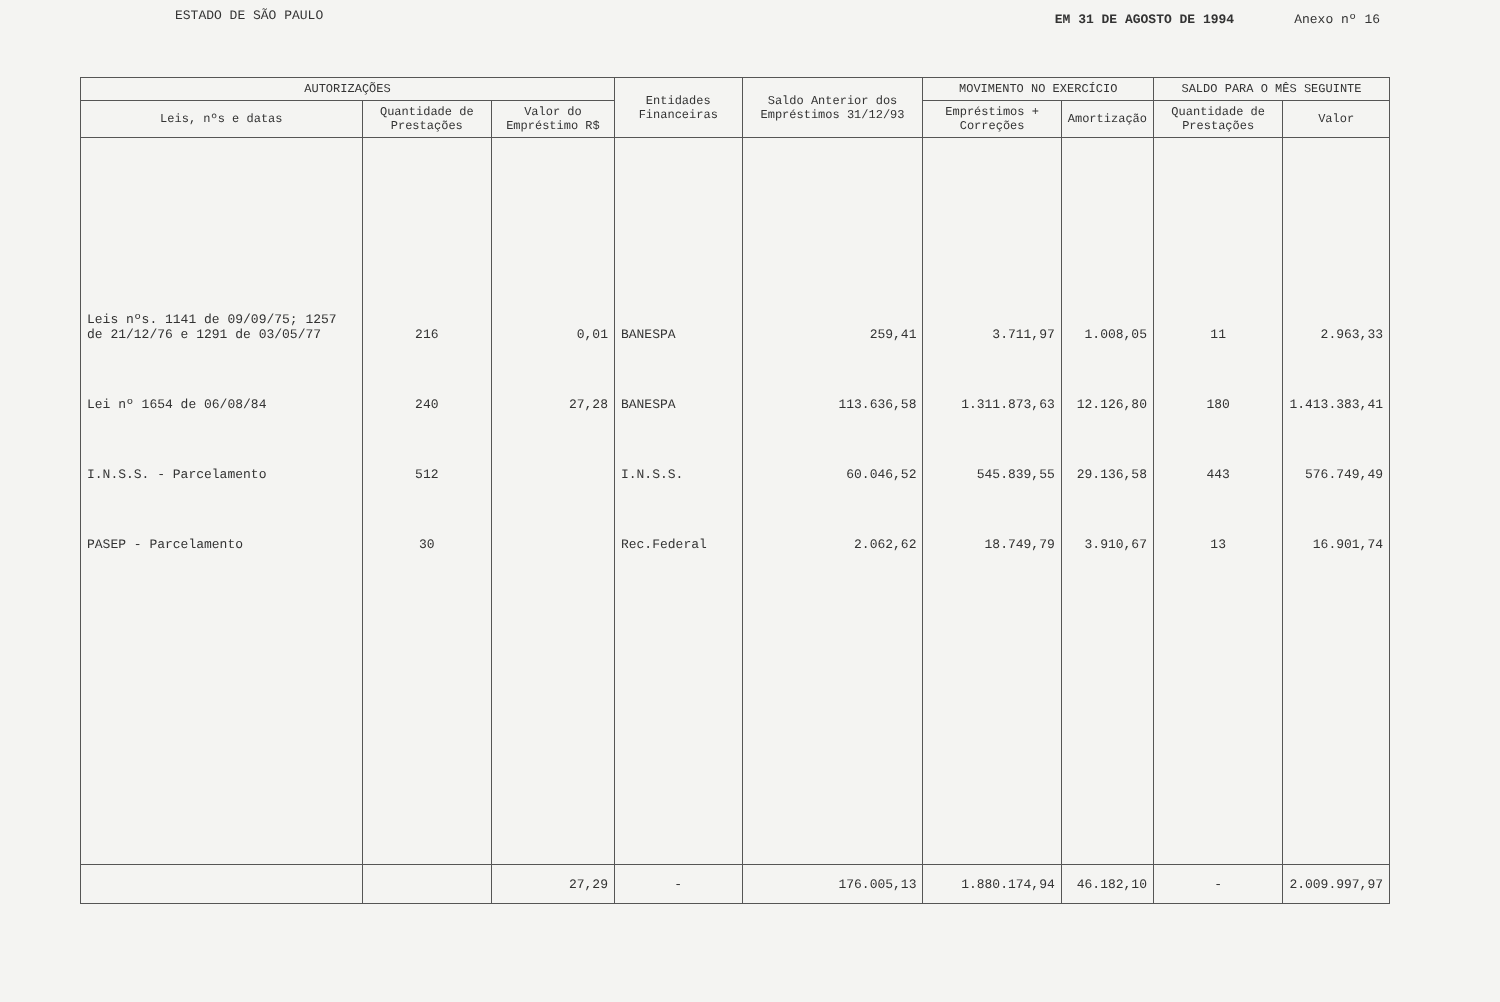ESTADO DE SÃO PAULO
EM 31 DE AGOSTO DE 1994 Anexo nº 16
| AUTORIZAÇÕES | | | Entidades Financeiras | Saldo Anterior dos Empréstimos 31/12/93 | MOVIMENTO NO EXERCÍCIO | | SALDO PARA O MÊS SEGUINTE | |
| --- | --- | --- | --- | --- | --- | --- | --- | --- |
| Leis, nºs e datas | Quantidade de Prestações | Valor do Empréstimo R$ | | | Empréstimos + Correções | Amortização | Quantidade de Prestações | Valor |
| Leis nºs. 1141 de 09/09/75; 1257 de 21/12/76 e 1291 de 03/05/77 | 216 | 0,01 | BANESPA | 259,41 | 3.711,97 | 1.008,05 | 11 | 2.963,33 |
| Lei nº 1654 de 06/08/84 | 240 | 27,28 | BANESPA | 113.636,58 | 1.311.873,63 | 12.126,80 | 180 | 1.413.383,41 |
| I.N.S.S. - Parcelamento | 512 | | I.N.S.S. | 60.046,52 | 545.839,55 | 29.136,58 | 443 | 576.749,49 |
| PASEP - Parcelamento | 30 | | Rec.Federal | 2.062,62 | 18.749,79 | 3.910,67 | 13 | 16.901,74 |
| | | 27,29 | - | 176.005,13 | 1.880.174,94 | 46.182,10 | - | 2.009.997,97 |